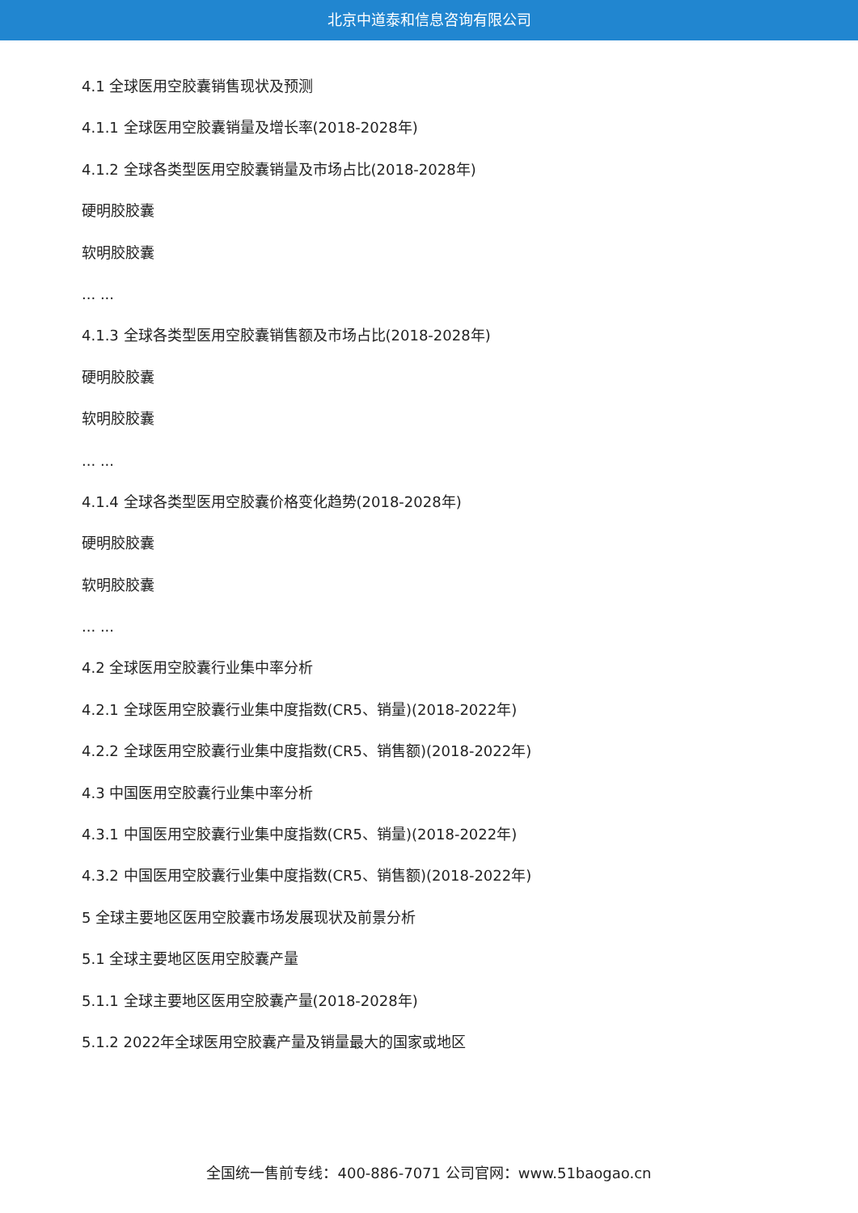北京中道泰和信息咨询有限公司
4.1 全球医用空胶囊销售现状及预测
4.1.1 全球医用空胶囊销量及增长率(2018-2028年)
4.1.2 全球各类型医用空胶囊销量及市场占比(2018-2028年)
硬明胶胶囊
软明胶胶囊
... ...
4.1.3 全球各类型医用空胶囊销售额及市场占比(2018-2028年)
硬明胶胶囊
软明胶胶囊
... ...
4.1.4 全球各类型医用空胶囊价格变化趋势(2018-2028年)
硬明胶胶囊
软明胶胶囊
... ...
4.2 全球医用空胶囊行业集中率分析
4.2.1 全球医用空胶囊行业集中度指数(CR5、销量)(2018-2022年)
4.2.2 全球医用空胶囊行业集中度指数(CR5、销售额)(2018-2022年)
4.3 中国医用空胶囊行业集中率分析
4.3.1 中国医用空胶囊行业集中度指数(CR5、销量)(2018-2022年)
4.3.2 中国医用空胶囊行业集中度指数(CR5、销售额)(2018-2022年)
5 全球主要地区医用空胶囊市场发展现状及前景分析
5.1 全球主要地区医用空胶囊产量
5.1.1 全球主要地区医用空胶囊产量(2018-2028年)
5.1.2 2022年全球医用空胶囊产量及销量最大的国家或地区
全国统一售前专线：400-886-7071 公司官网：www.51baogao.cn